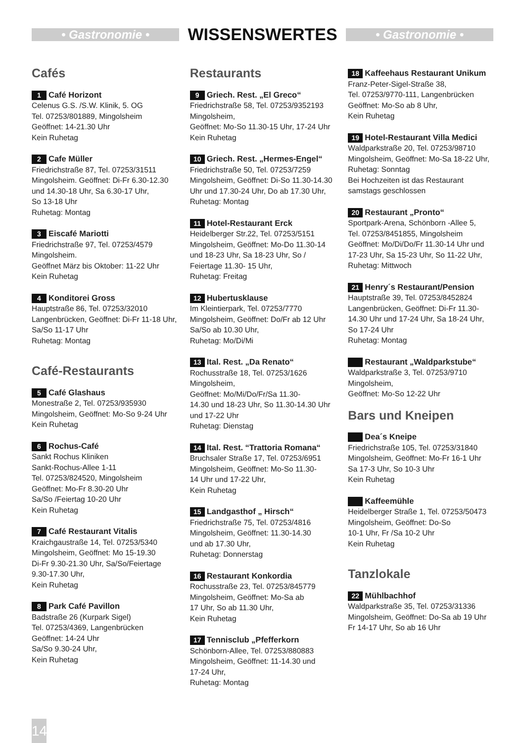• Gastronomie •
WISSENSWERTES
• Gastronomie •
Cafés
1 Café Horizont
Celenus G.S. /S.W. Klinik, 5. OG
Tel. 07253/801889, Mingolsheim
Geöffnet: 14-21.30 Uhr
Kein Ruhetag
2 Cafe Müller
Friedrichstraße 87, Tel. 07253/31511
Mingolsheim. Geöffnet: Di-Fr 6.30-12.30 und 14.30-18 Uhr, Sa 6.30-17 Uhr,
So 13-18 Uhr
Ruhetag: Montag
3 Eiscafé Mariotti
Friedrichstraße 97, Tel. 07253/4579
Mingolsheim.
Geöffnet März bis Oktober: 11-22 Uhr
Kein Ruhetag
4 Konditorei Gross
Hauptstraße 86, Tel. 07253/32010
Langenbrücken, Geöffnet: Di-Fr 11-18 Uhr, Sa/So 11-17 Uhr
Ruhetag: Montag
Café-Restaurants
5 Café Glashaus
Monestraße 2, Tel. 07253/935930
Mingolsheim, Geöffnet: Mo-So 9-24 Uhr
Kein Ruhetag
6 Rochus-Café
Sankt Rochus Kliniken
Sankt-Rochus-Allee 1-11
Tel. 07253/824520, Mingolsheim
Geöffnet: Mo-Fr 8.30-20 Uhr
Sa/So /Feiertag 10-20 Uhr
Kein Ruhetag
7 Café Restaurant Vitalis
Kraichgaustraße 14, Tel. 07253/5340
Mingolsheim, Geöffnet: Mo 15-19.30
Di-Fr 9.30-21.30 Uhr, Sa/So/Feiertage
9.30-17.30 Uhr,
Kein Ruhetag
8 Park Café Pavillon
Badstraße 26 (Kurpark Sigel)
Tel. 07253/4369, Langenbrücken
Geöffnet: 14-24 Uhr
Sa/So 9.30-24 Uhr,
Kein Ruhetag
Restaurants
9 Griech. Rest. „El Greco“
Friedrichstraße 58, Tel. 07253/9352193
Mingolsheim,
Geöffnet: Mo-So 11.30-15 Uhr, 17-24 Uhr
Kein Ruhetag
10 Griech. Rest. „Hermes-Engel“
Friedrichstraße 50, Tel. 07253/7259
Mingolsheim, Geöffnet: Di-So 11.30-14.30 Uhr und 17.30-24 Uhr, Do ab 17.30 Uhr,
Ruhetag: Montag
11 Hotel-Restaurant Erck
Heidelberger Str.22, Tel. 07253/5151
Mingolsheim, Geöffnet: Mo-Do 11.30-14 und 18-23 Uhr, Sa 18-23 Uhr, So / Feiertage 11.30- 15 Uhr,
Ruhetag: Freitag
12 Hubertusklause
Im Kleintierpark, Tel. 07253/7770
Mingolsheim, Geöffnet: Do/Fr ab 12 Uhr
Sa/So ab 10.30 Uhr,
Ruhetag: Mo/Di/Mi
13 Ital. Rest. „Da Renato“
Rochusstraße 18, Tel. 07253/1626
Mingolsheim,
Geöffnet: Mo/Mi/Do/Fr/Sa 11.30-
14.30 und 18-23 Uhr, So 11.30-14.30 Uhr und 17-22 Uhr
Ruhetag: Dienstag
14 Ital. Rest. “Trattoria Romana“
Bruchsaler Straße 17, Tel. 07253/6951
Mingolsheim, Geöffnet: Mo-So 11.30-
14 Uhr und 17-22 Uhr,
Kein Ruhetag
15 Landgasthof „ Hirsch“
Friedrichstraße 75, Tel. 07253/4816
Mingolsheim, Geöffnet: 11.30-14.30
und ab 17.30 Uhr,
Ruhetag: Donnerstag
16 Restaurant Konkordia
Rochusstraße 23, Tel. 07253/845779
Mingolsheim, Geöffnet: Mo-Sa ab
17 Uhr, So ab 11.30 Uhr,
Kein Ruhetag
17 Tennisclub „Pfefferkorn
Schönborn-Allee, Tel. 07253/880883
Mingolsheim, Geöffnet: 11-14.30 und
17-24 Uhr,
Ruhetag: Montag
18 Kaffeehaus Restaurant Unikum
Franz-Peter-Sigel-Straße 38,
Tel. 07253/9770-111, Langenbrücken
Geöffnet: Mo-So ab 8 Uhr,
Kein Ruhetag
19 Hotel-Restaurant Villa Medici
Waldparkstraße 20, Tel. 07253/98710
Mingolsheim, Geöffnet: Mo-Sa 18-22 Uhr,
Ruhetag: Sonntag
Bei Hochzeiten ist das Restaurant samstags geschlossen
20 Restaurant „Pronto“
Sportpark-Arena, Schönborn -Allee 5,
Tel. 07253/8451855, Mingolsheim
Geöffnet: Mo/Di/Do/Fr 11.30-14 Uhr und 17-23 Uhr, Sa 15-23 Uhr, So 11-22 Uhr,
Ruhetag: Mittwoch
21 Henry´s Restaurant/Pension
Hauptstraße 39, Tel. 07253/8452824
Langenbrücken, Geöffnet: Di-Fr 11.30-14.30 Uhr und 17-24 Uhr, Sa 18-24 Uhr,
So 17-24 Uhr
Ruhetag: Montag
Restaurant „Waldparkstube“
Waldparkstraße 3, Tel. 07253/9710
Mingolsheim,
Geöffnet: Mo-So 12-22 Uhr
Bars und Kneipen
Dea´s Kneipe
Friedrichstraße 105, Tel. 07253/31840
Mingolsheim, Geöffnet: Mo-Fr 16-1 Uhr
Sa 17-3 Uhr, So 10-3 Uhr
Kein Ruhetag
Kaffeemühle
Heidelberger Straße 1, Tel. 07253/50473
Mingolsheim, Geöffnet: Do-So
10-1 Uhr, Fr /Sa 10-2 Uhr
Kein Ruhetag
Tanzlokale
22 Mühlbachhof
Waldparkstraße 35, Tel. 07253/31336
Mingolsheim, Geöffnet: Do-Sa ab 19 Uhr
Fr 14-17 Uhr, So ab 16 Uhr
14